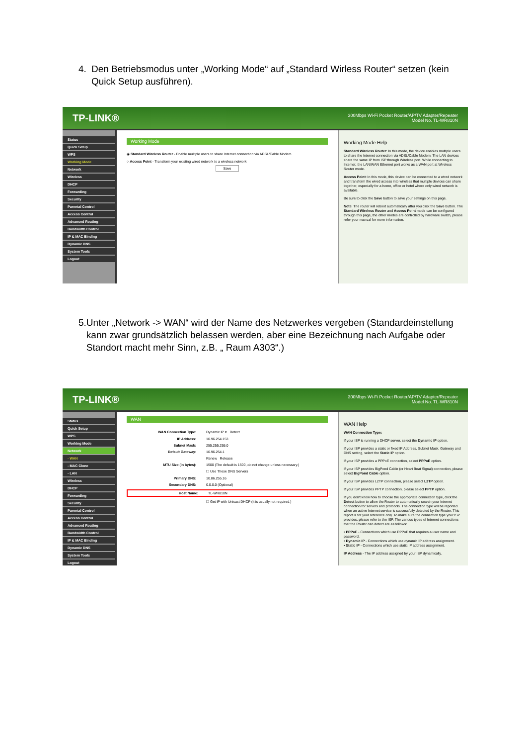4. Den Betriebsmodus unter „Working Mode“ auf „Standard Wirless Router“ setzen (kein Quick Setup ausführen).
TP-LINK® 300Mbps Wi-Fi Pocket Router/AP/TV Adapter/Repeater
Model No. TL-WR810N
Status
Quick Setup
WPS
Working Mode
Network
Wireless
DHCP
Forwarding
Security
Parental Control
Access Control
Advanced Routing
Bandwidth Control
IP & MAC Binding
Dynamic DNS
System Tools
Logout
Working Mode
◉ Standard Wireless Router - Enable multiple users to share Internet connection via ADSL/Cable Modem
○ Access Point - Transform your existing wired network to a wireless network
Save
Working Mode Help
Standard Wireless Router: In this mode, the device enables multiple users to share the Internet connection via ADSL/Cable Modem. The LAN devices share the same IP from ISP through Wireless port. While connecting to Internet, the LAN/WAN Ethernet port works as a WAN port at Wireless Router mode.
Access Point: In this mode, this device can be connected to a wired network and transform the wired access into wireless that multiple devices can share together, especially for a home, office or hotel where only wired network is available.
Be sure to click the Save button to save your settings on this page.
Note: The router will reboot automatically after you click the Save button. The Standard Wireless Router and Access Point mode can be configured through this page, the other modes are controlled by hardware switch, please refer your manual for more information.
5. Unter „Network -> WAN“ wird der Name des Netzwerkes vergeben (Standardeinstellung kann zwar grundsätzlich belassen werden, aber eine Bezeichnung nach Aufgabe oder Standort macht mehr Sinn, z.B. „ Raum A303“.)
TP-LINK® 300Mbps Wi-Fi Pocket Router/AP/TV Adapter/Repeater
Model No. TL-WR810N
Status
Quick Setup
WPS
Working Mode
Network
- WAN
- MAC Clone
- LAN
Wireless
DHCP
Forwarding
Security
Parental Control
Access Control
Advanced Routing
Bandwidth Control
IP & MAC Binding
Dynamic DNS
System Tools
Logout
WAN
WAN Connection Type: Dynamic IP ▾ Detect
IP Address: 10.96.254.153
Subnet Mask: 255.255.255.0
Default Gateway: 10.96.254.1
Renew Release
MTU Size (in bytes): 1500 (The default is 1500, do not change unless necessary.)
☐ Use These DNS Servers
Primary DNS: 10.86.255.16
Secondary DNS: 0.0.0.0 (Optional)
Host Name: TL-WR810N
☐ Get IP with Unicast DHCP (It is usually not required.)
WAN Help
WAN Connection Type:
If your ISP is running a DHCP server, select the Dynamic IP option.
If your ISP provides a static or fixed IP Address, Subnet Mask, Gateway and DNS setting, select the Static IP option.
If your ISP provides a PPPoE connection, select PPPoE option.
If your ISP provides BigPond Cable (or Heart Beat Signal) connection, please select BigPond Cable option.
If your ISP provides L2TP connection, please select L2TP option.
If your ISP provides PPTP connection, please select PPTP option.
If you don't know how to choose the appropriate connection type, click the Detect button to allow the Router to automatically search your Internet connection for servers and protocols. The connection type will be reported when an active Internet service is successfully detected by the Router. This report is for your reference only. To make sure the connection type your ISP provides, please refer to the ISP. The various types of Internet connections that the Router can detect are as follows:
• PPPoE - Connections which use PPPoE that requires a user name and password.
• Dynamic IP - Connections which use dynamic IP address assignment.
• Static IP - Connections which use static IP address assignment.
IP Address - The IP address assigned by your ISP dynamically.